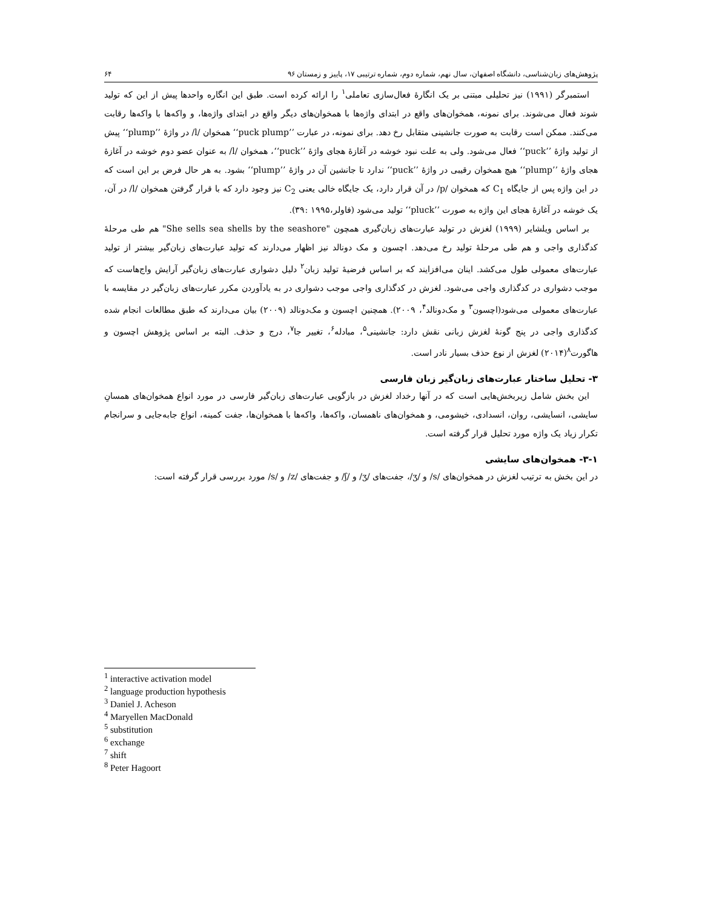پژوهش‌های زبان‌شناسی، دانشگاه اصفهان، سال نهم، شماره دوم، شماره ترتیبی ۱۷، پاییز و زمستان ۹۶ ۶۴
استمبرگر (۱۹۹۱) نیز تحلیلی مبتنی بر یک انگارهٔ فعال‌سازی تعاملی<sup>۱</sup> را ارائه کرده است. طبق این انگاره واحدها پیش از این که تولید شوند فعال می‌شوند. برای نمونه، همخوان‌های واقع در ابتدای واژه‌ها با همخوان‌های دیگر واقع در ابتدای واژه‌ها، و واکه‌ها با واکه‌ها رقابت می‌کنند. ممکن است رقابت به صورت جانشینی متقابل رخ دهد. برای نمونه، در عبارت ’’puck plump‘‘ همخوان /l/ در واژهٔ ’’plump‘‘ پیش از تولید واژهٔ ’’puck‘‘ فعال می‌شود. ولی به علت نبود خوشه در آغازهٔ هجای واژهٔ ’’puck‘‘، همخوان /l/ به عنوان عضو دوم خوشه در آغازهٔ هجای واژهٔ ’’plump‘‘ هیچ همخوان رقیبی در واژهٔ ’’puck‘‘ ندارد تا جانشین آن در واژهٔ ’’plump‘‘ بشود. به هر حال فرض بر این است که در این واژه پس از جایگاه C<sub>1</sub> که همخوان /p/ در آن قرار دارد، یک جایگاه خالی یعنی C<sub>2</sub> نیز وجود دارد که با قرار گرفتن همخوان /l/ در آن، یک خوشه در آغازهٔ هجای این واژه به صورت ’’pluck‘‘ تولید می‌شود (فاولر،۱۹۹۵ :۳۹).
بر اساس ویلشایر (۱۹۹۹) لغزش در تولید عبارت‌های زبان‌گیری همچون "She sells sea shells by the seashore" هم طی مرحلهٔ کدگذاری واجی و هم طی مرحلهٔ تولید رخ می‌دهد. اچسون و مک دونالد نیز اظهار می‌دارند که تولید عبارت‌های زبان‌گیر بیشتر از تولید عبارت‌های معمولی طول می‌کشد. اینان می‌افزایند که بر اساس فرضیهٔ تولید زبان<sup>۲</sup> دلیل دشواری عبارت‌های زبان‌گیر آرایش واج‌هاست که موجب دشواری در کدگذاری واجی می‌شود. لغزش در کدگذاری واجی موجب دشواری در به یادآوردن مکرر عبارت‌های زبان‌گیر در مقایسه با عبارت‌های معمولی می‌شود(اچسون<sup>۳</sup> و مک‌دونالد<sup>۴</sup>، ۲۰۰۹). همچنین اچسون و مک‌دونالد (۲۰۰۹) بیان می‌دارند که طبق مطالعات انجام شده کدگذاری واجی در پنج گونهٔ لغزش زبانی نقش دارد: جانشینی<sup>۵</sup>، مبادله<sup>۶</sup>، تغییر جا<sup>۷</sup>، درج و حذف. البته بر اساس پژوهش اچسون و هاگورت<sup>۸</sup>(۲۰۱۴) لغزش از نوع حذف بسیار نادر است.
۳- تحلیل ساختار عبارت‌های زبان‌گیر زبان فارسی
این بخش شامل زیربخش‌هایی است که در آنها رخداد لغزش در بازگویی عبارت‌های زبان‌گیر فارسی در مورد انواع همخوان‌های همسانِ سایشی، انسایشی، روان، انسدادی، خیشومی، و همخوان‌های ناهمسان، واکه‌ها، واکه‌ها با همخوان‌ها، جفت کمینه، انواع جابه‌جایی و سرانجام تکرار زیاد یک واژه مورد تحلیل قرار گرفته است.
۳-۱- همخوان‌های سایشی
در این بخش به ترتیب لغزش در همخوان‌های /s/ و /ʒ/، جفت‌های /ʒ/ و /ʃ/ و جفت‌های /z/ و /s/ مورد بررسی قرار گرفته است:
<sup>1</sup> interactive activation model
<sup>2</sup> language production hypothesis
<sup>3</sup> Daniel J. Acheson
<sup>4</sup> Maryellen MacDonald
<sup>5</sup> substitution
<sup>6</sup> exchange
<sup>7</sup> shift
<sup>8</sup> Peter Hagoort